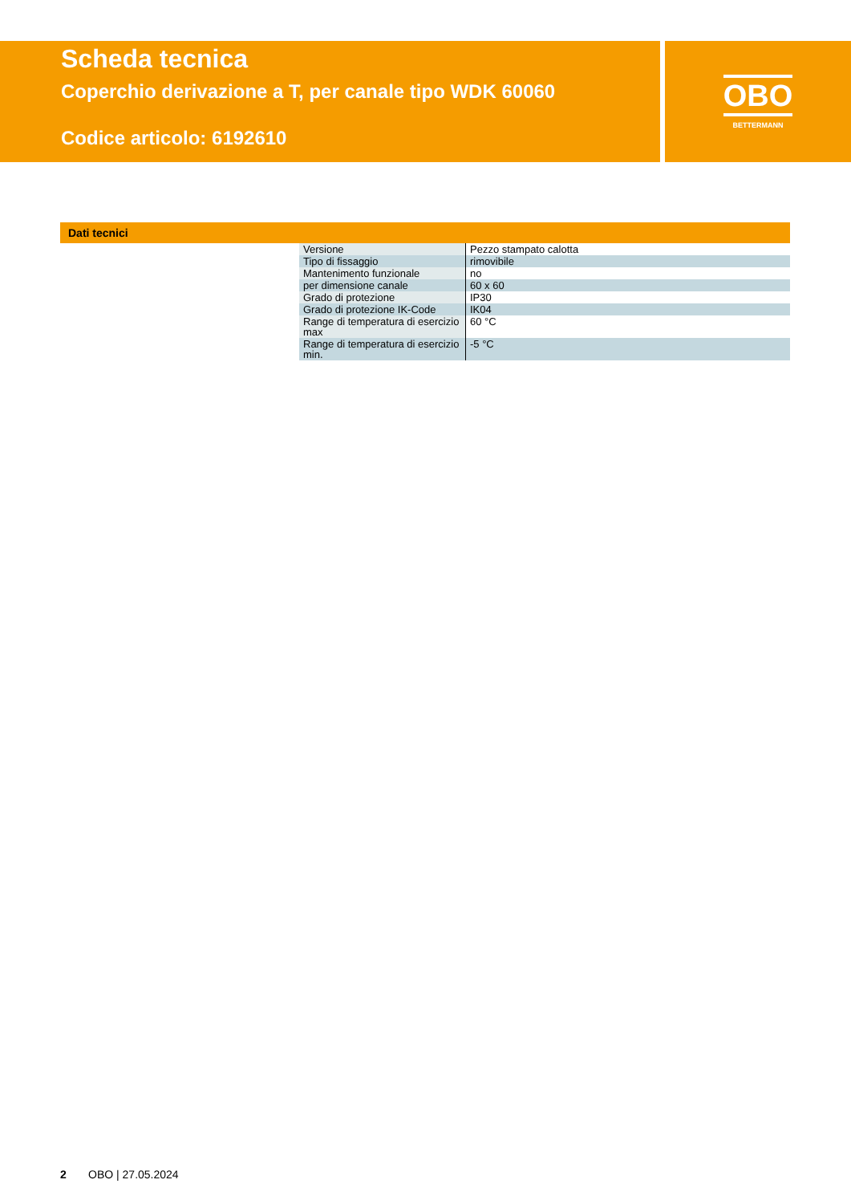Scheda tecnica
Coperchio derivazione a T, per canale tipo WDK 60060
Codice articolo: 6192610
OBO
BETTERMANN
Dati tecnici
| Versione | Pezzo stampato calotta |
| Tipo di fissaggio | rimovibile |
| Mantenimento funzionale | no |
| per dimensione canale | 60 x 60 |
| Grado di protezione | IP30 |
| Grado di protezione IK-Code | IK04 |
| Range di temperatura di esercizio max | 60 °C |
| Range di temperatura di esercizio min. | -5 °C |
2 OBO | 27.05.2024